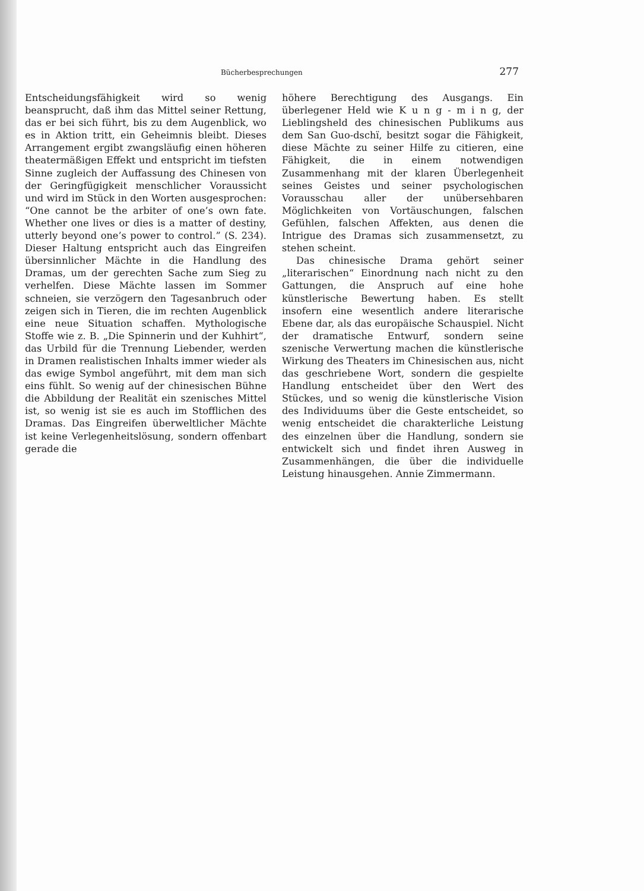Bücherbesprechungen 277
Entscheidungsfähigkeit wird so wenig beansprucht, daß ihm das Mittel seiner Rettung, das er bei sich führt, bis zu dem Augenblick, wo es in Aktion tritt, ein Geheimnis bleibt. Dieses Arrangement ergibt zwangsläufig einen höheren theatermäßigen Effekt und entspricht im tiefsten Sinne zugleich der Auffassung des Chinesen von der Geringfügigkeit menschlicher Voraussicht und wird im Stück in den Worten ausgesprochen: “One cannot be the arbiter of one’s own fate. Whether one lives or dies is a matter of destiny, utterly beyond one’s power to control.” (S. 234). Dieser Haltung entspricht auch das Eingreifen übersinnlicher Mächte in die Handlung des Dramas, um der gerechten Sache zum Sieg zu verhelfen. Diese Mächte lassen im Sommer schneien, sie verzögern den Tagesanbruch oder zeigen sich in Tieren, die im rechten Augenblick eine neue Situation schaffen. Mythologische Stoffe wie z. B. „Die Spinnerin und der Kuhhirt“, das Urbild für die Trennung Liebender, werden in Dramen realistischen Inhalts immer wieder als das ewige Symbol angeführt, mit dem man sich eins fühlt. So wenig auf der chinesischen Bühne die Abbildung der Realität ein szenisches Mittel ist, so wenig ist sie es auch im Stofflichen des Dramas. Das Eingreifen überweltlicher Mächte ist keine Verlegenheitslösung, sondern offenbart gerade die
höhere Berechtigung des Ausgangs. Ein überlegener Held wie K u n g - m i n g, der Lieblingsheld des chinesischen Publikums aus dem San Guo-dschï, besitzt sogar die Fähigkeit, diese Mächte zu seiner Hilfe zu citieren, eine Fähigkeit, die in einem notwendigen Zusammenhang mit der klaren Überlegenheit seines Geistes und seiner psychologischen Vorausschau aller der unübersehbaren Möglichkeiten von Vortäuschungen, falschen Gefühlen, falschen Affekten, aus denen die Intrigue des Dramas sich zusammensetzt, zu stehen scheint.
Das chinesische Drama gehört seiner „literarischen“ Einordnung nach nicht zu den Gattungen, die Anspruch auf eine hohe künstlerische Bewertung haben. Es stellt insofern eine wesentlich andere literarische Ebene dar, als das europäische Schauspiel. Nicht der dramatische Entwurf, sondern seine szenische Verwertung machen die künstlerische Wirkung des Theaters im Chinesischen aus, nicht das geschriebene Wort, sondern die gespielte Handlung entscheidet über den Wert des Stückes, und so wenig die künstlerische Vision des Individuums über die Geste entscheidet, so wenig entscheidet die charakterliche Leistung des einzelnen über die Handlung, sondern sie entwickelt sich und findet ihren Ausweg in Zusammenhängen, die über die individuelle Leistung hinausgehen. Annie Zimmermann.